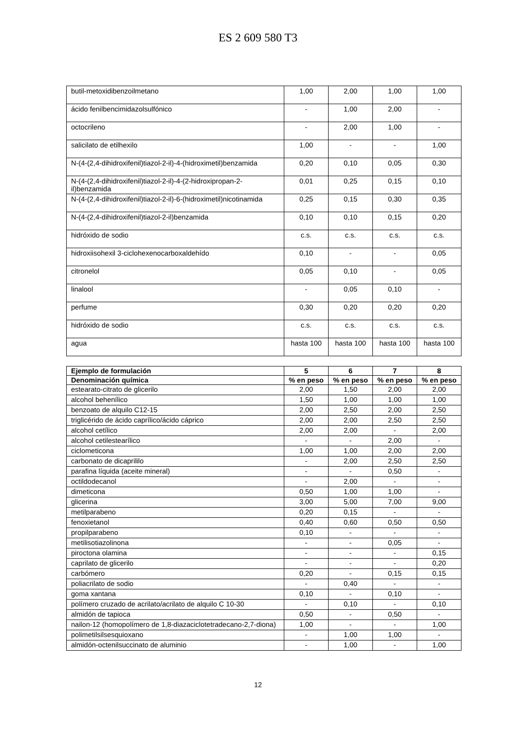ES 2 609 580 T3
| butil-metoxidibenzoilmetano | 1,00 | 2,00 | 1,00 | 1,00 |
| ácido fenilbencimidazolsulfónico | - | 1,00 | 2,00 | - |
| octocrileno | - | 2,00 | 1,00 | - |
| salicilato de etilhexilo | 1,00 | - | - | 1,00 |
| N-(4-(2,4-dihidroxifenil)tiazol-2-il)-4-(hidroximetil)benzamida | 0,20 | 0,10 | 0,05 | 0,30 |
| N-(4-(2,4-dihidroxifenil)tiazol-2-il)-4-(2-hidroxipropan-2-il)benzamida | 0,01 | 0,25 | 0,15 | 0,10 |
| N-(4-(2,4-dihidroxifenil)tiazol-2-il)-6-(hidroximetil)nicotinamida | 0,25 | 0,15 | 0,30 | 0,35 |
| N-(4-(2,4-dihidroxifenil)tiazol-2-il)benzamida | 0,10 | 0,10 | 0,15 | 0,20 |
| hidróxido de sodio | c.s. | c.s. | c.s. | c.s. |
| hidroxiisohexil 3-ciclohexenocarboxaldehído | 0,10 | - | - | 0,05 |
| citronelol | 0,05 | 0,10 | - | 0,05 |
| linalool | - | 0,05 | 0,10 | - |
| perfume | 0,30 | 0,20 | 0,20 | 0,20 |
| hidróxido de sodio | c.s. | c.s. | c.s. | c.s. |
| agua | hasta 100 | hasta 100 | hasta 100 | hasta 100 |
| Ejemplo de formulación | 5 | 6 | 7 | 8 |
| --- | --- | --- | --- | --- |
| Denominación química | % en peso | % en peso | % en peso | % en peso |
| estearato-citrato de glicerilo | 2,00 | 1,50 | 2,00 | 2,00 |
| alcohol behenílico | 1,50 | 1,00 | 1,00 | 1,00 |
| benzoato de alquilo C12-15 | 2,00 | 2,50 | 2,00 | 2,50 |
| triglicérido de ácido caprílico/ácido cáprico | 2,00 | 2,00 | 2,50 | 2,50 |
| alcohol cetílico | 2,00 | 2,00 | - | 2,00 |
| alcohol cetilestearílico | - | - | 2,00 | - |
| ciclometicona | 1,00 | 1,00 | 2,00 | 2,00 |
| carbonato de dicaprililo | - | 2,00 | 2,50 | 2,50 |
| parafina líquida (aceite mineral) | - | - | 0,50 | - |
| octildodecanol | - | 2,00 | - | - |
| dimeticona | 0,50 | 1,00 | 1,00 | - |
| glicerina | 3,00 | 5,00 | 7,00 | 9,00 |
| metilparabeno | 0,20 | 0,15 | - | - |
| fenoxietanol | 0,40 | 0,60 | 0,50 | 0,50 |
| propilparabeno | 0,10 | - | - | - |
| metilisotiazolinona | - | - | 0,05 | - |
| piroctona olamina | - | - | - | 0,15 |
| caprilato de glicerilo | - | - | - | 0,20 |
| carbómero | 0,20 | - | 0,15 | 0,15 |
| poliacrilato de sodio | - | 0,40 | - | - |
| goma xantana | 0,10 | - | 0,10 | - |
| polímero cruzado de acrilato/acrilato de alquilo C 10-30 | - | 0,10 | - | 0,10 |
| almidón de tapioca | 0,50 | - | 0,50 | - |
| nailon-12 (homopolímero de 1,8-diazaciclotetradecano-2,7-diona) | 1,00 | - | - | 1,00 |
| polimetilsilsesquioxano | - | 1,00 | 1,00 | - |
| almidón-octenilsuccinato de aluminio | - | 1,00 | - | 1,00 |
12